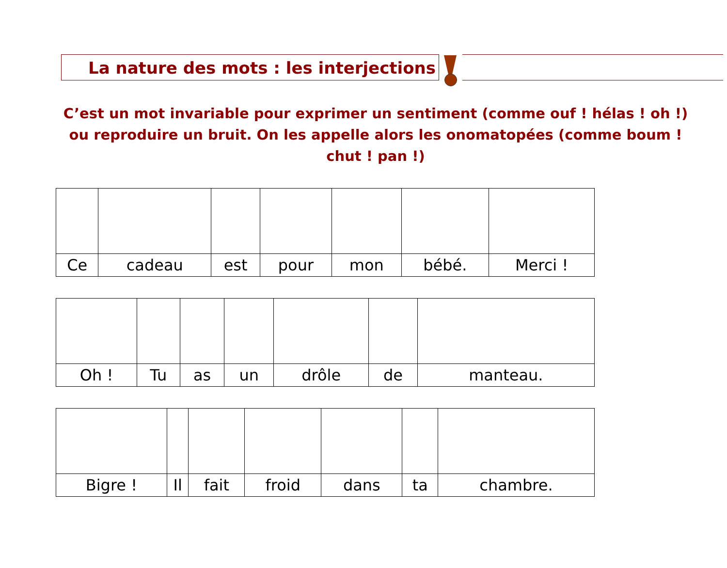La nature des mots : les interjections
C’est un mot invariable pour exprimer un sentiment (comme ouf ! hélas ! oh !) ou reproduire un bruit. On les appelle alors les onomatopées (comme boum ! chut ! pan !)
| Ce | cadeau | est | pour | mon | bébé. | Merci ! |
| Oh ! | Tu | as | un | drôle | de | manteau. |
| Bigre ! | Il | fait | froid | dans | ta | chambre. |